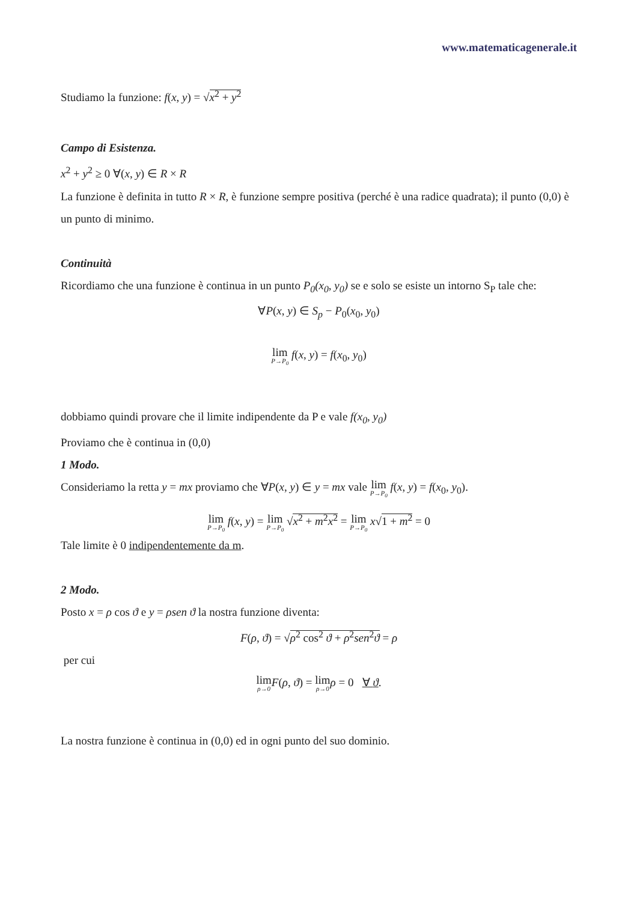www.matematicagenerale.it
Studiamo la funzione: f(x, y) = √x<sup>2</sup> + y<sup>2</sup>
Campo di Esistenza.
x<sup>2</sup> + y<sup>2</sup> ≥ 0 ∀(x, y) ∈ R × R
La funzione è definita in tutto R × R, è funzione sempre positiva (perché è una radice quadrata); il punto (0,0) è un punto di minimo.
Continuità
Ricordiamo che una funzione è continua in un punto P<sub>0</sub>(x<sub>0</sub>, y<sub>0</sub>) se e solo se esiste un intorno S<sub>P</sub> tale che:
∀P(x, y) ∈ S<sub>p</sub> − P<sub>0</sub>(x<sub>0</sub>, y<sub>0</sub>)
lim P→P<sub>0</sub> f(x, y) = f(x<sub>0</sub>, y<sub>0</sub>)
dobbiamo quindi provare che il limite indipendente da P e vale f(x<sub>0</sub>, y<sub>0</sub>)
Proviamo che è continua in (0,0)
1 Modo.
Consideriamo la retta y = mx proviamo che ∀P(x, y) ∈ y = mx vale lim P→P<sub>0</sub> f(x, y) = f(x<sub>0</sub>, y<sub>0</sub>).
lim P→P<sub>0</sub> f(x, y) = lim P→P<sub>0</sub> √x<sup>2</sup> + m<sup>2</sup>x<sup>2</sup> = lim P→P<sub>0</sub> x√1 + m<sup>2</sup> = 0
Tale limite è 0 indipendentemente da m.
2 Modo.
Posto x = ρ cos ϑ e y = ρsen ϑ la nostra funzione diventa:
F(ρ, ϑ) = √ρ<sup>2</sup> cos<sup>2</sup> ϑ + ρ<sup>2</sup>sen<sup>2</sup>ϑ = ρ
per cui
lim ρ→0 F(ρ, ϑ) = lim ρ→0 ρ = 0 ∀ ϑ.
La nostra funzione è continua in (0,0) ed in ogni punto del suo dominio.